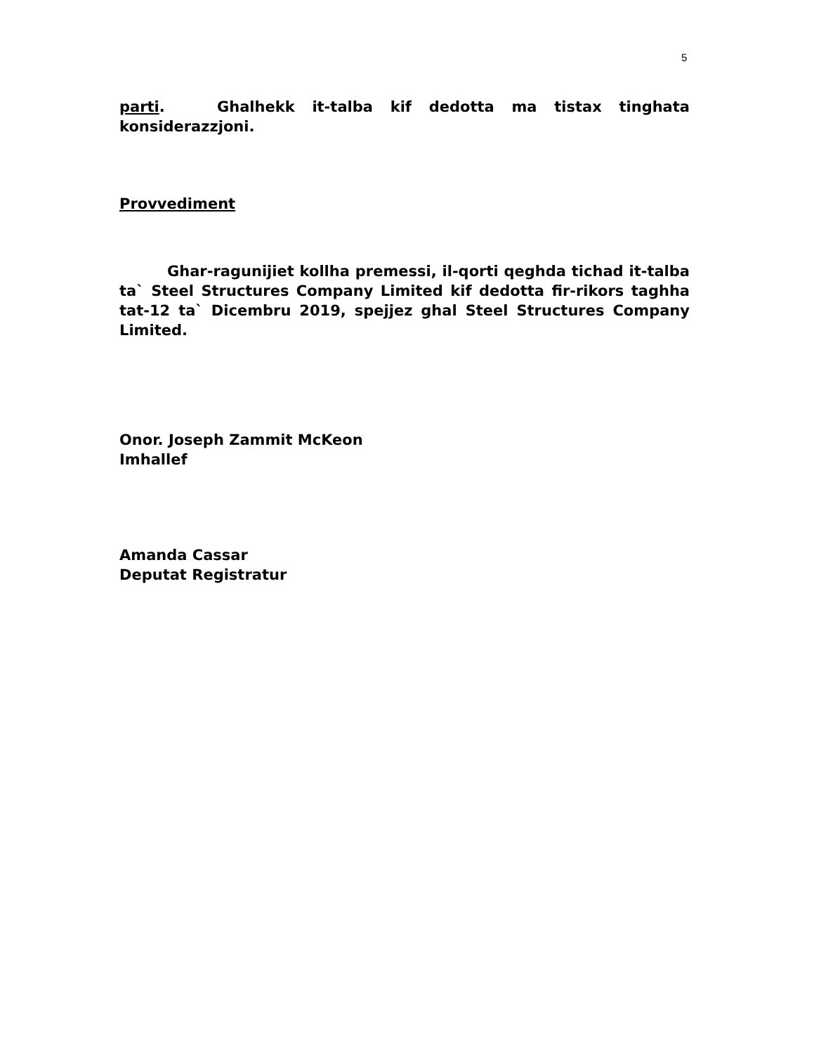5
parti. Ghalhekk it-talba kif dedotta ma tistax tinghata konsiderazzjoni.
Provvediment
Ghar-ragunijiet kollha premessi, il-qorti qeghda tichad it-talba ta` Steel Structures Company Limited kif dedotta fir-rikors taghha tat-12 ta` Dicembru 2019, spejjez ghal Steel Structures Company Limited.
Onor. Joseph Zammit McKeon
Imhallef
Amanda Cassar
Deputat Registratur